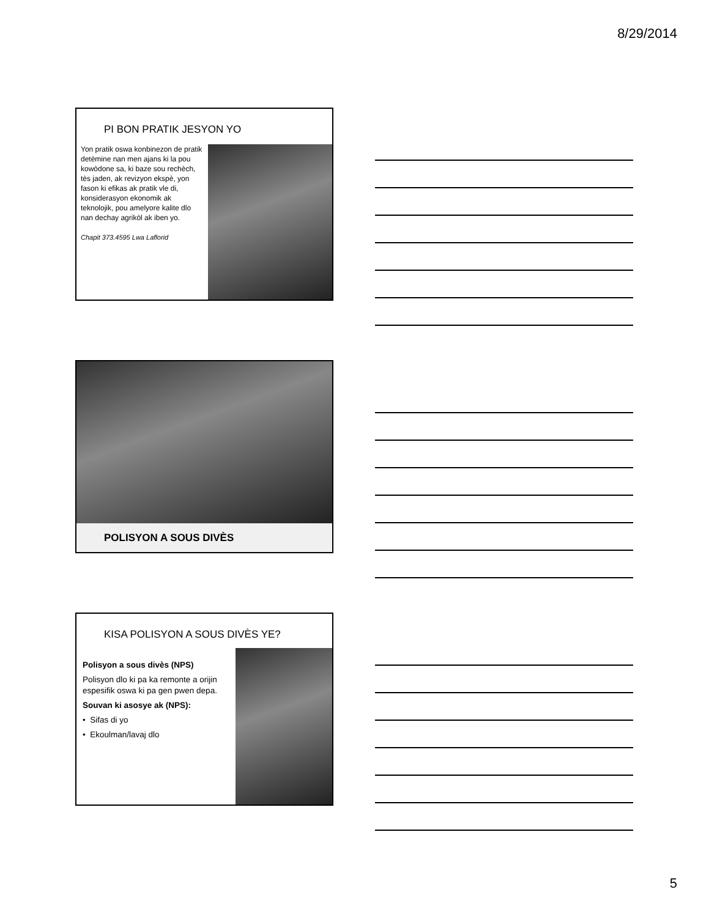8/29/2014
PI BON PRATIK JESYON YO
Yon pratik oswa konbinezon de pratik detèmine nan men ajans ki la pou kowòdone sa, ki baze sou rechèch, tès jaden, ak revizyon ekspè, yon fason ki efikas ak pratik vle di, konsiderasyon ekonomik ak teknolojik, pou amelyore kalite dlo nan dechay agrikòl ak iben yo.
Chapit 373.4595 Lwa Laflorid
POLISYON A SOUS DIVÈS
KISA POLISYON A SOUS DIVÈS YE?
Polisyon a sous divès (NPS)
Polisyon dlo ki pa ka remonte a orijin espesifik oswa ki pa gen pwen depa.
Souvan ki asosye ak (NPS):
• Sifas di yo
• Ekoulman/lavaj dlo
5